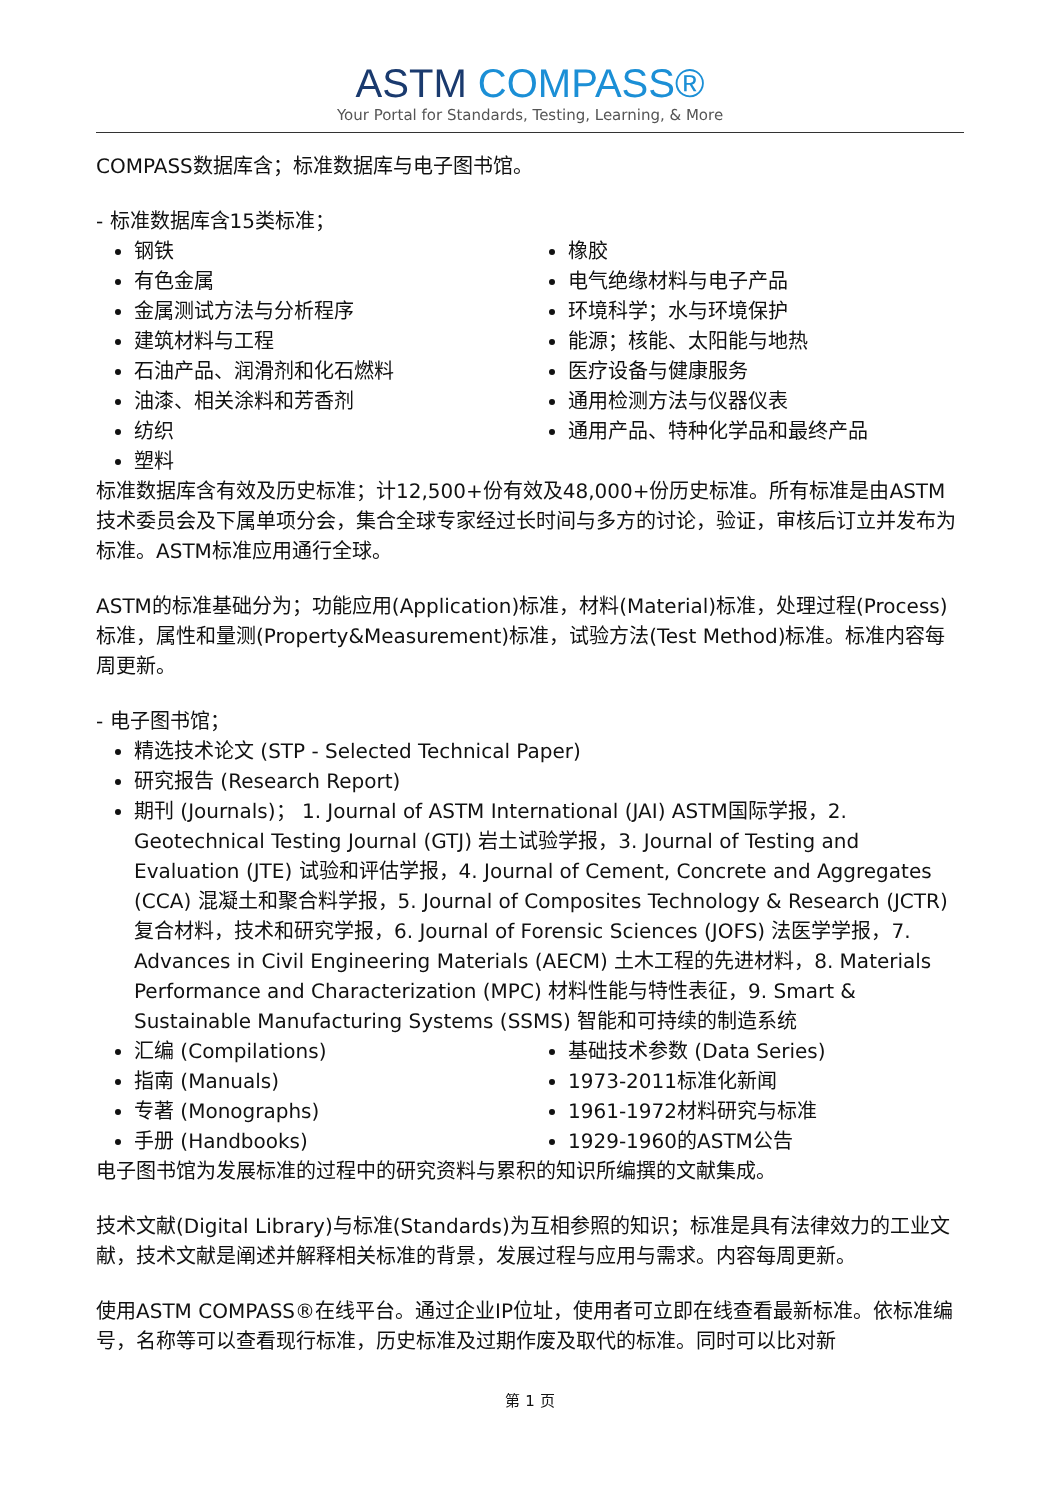ASTM COMPASS®
Your Portal for Standards, Testing, Learning, & More
COMPASS数据库含；标准数据库与电子图书馆。
- 标准数据库含15类标准；
钢铁
有色金属
金属测试方法与分析程序
建筑材料与工程
石油产品、润滑剂和化石燃料
油漆、相关涂料和芳香剂
纺织
塑料
橡胶
电气绝缘材料与电子产品
环境科学；水与环境保护
能源；核能、太阳能与地热
医疗设备与健康服务
通用检测方法与仪器仪表
通用产品、特种化学品和最终产品
标准数据库含有效及历史标准；计12,500+份有效及48,000+份历史标准。所有标准是由ASTM技术委员会及下属单项分会，集合全球专家经过长时间与多方的讨论，验证，审核后订立并发布为标准。ASTM标准应用通行全球。
ASTM的标准基础分为；功能应用(Application)标准，材料(Material)标准，处理过程(Process)标准，属性和量测(Property&Measurement)标准，试验方法(Test Method)标准。标准内容每周更新。
- 电子图书馆；
精选技术论文 (STP - Selected Technical Paper)
研究报告 (Research Report)
期刊 (Journals)； 1. Journal of ASTM International (JAI) ASTM国际学报，2. Geotechnical Testing Journal (GTJ) 岩土试验学报，3. Journal of Testing and Evaluation (JTE) 试验和评估学报，4. Journal of Cement, Concrete and Aggregates (CCA) 混凝土和聚合料学报，5. Journal of Composites Technology & Research (JCTR) 复合材料，技术和研究学报，6. Journal of Forensic Sciences (JOFS) 法医学学报，7. Advances in Civil Engineering Materials (AECM) 土木工程的先进材料，8. Materials Performance and Characterization (MPC) 材料性能与特性表征，9. Smart & Sustainable Manufacturing Systems (SSMS) 智能和可持续的制造系统
汇编 (Compilations)
指南 (Manuals)
专著 (Monographs)
手册 (Handbooks)
基础技术参数 (Data Series)
1973-2011标准化新闻
1961-1972材料研究与标准
1929-1960的ASTM公告
电子图书馆为发展标准的过程中的研究资料与累积的知识所编撰的文献集成。
技术文献(Digital Library)与标准(Standards)为互相参照的知识；标准是具有法律效力的工业文献，技术文献是阐述并解释相关标准的背景，发展过程与应用与需求。内容每周更新。
使用ASTM COMPASS®在线平台。通过企业IP位址，使用者可立即在线查看最新标准。依标准编号，名称等可以查看现行标准，历史标准及过期作废及取代的标准。同时可以比对新
第 1 页